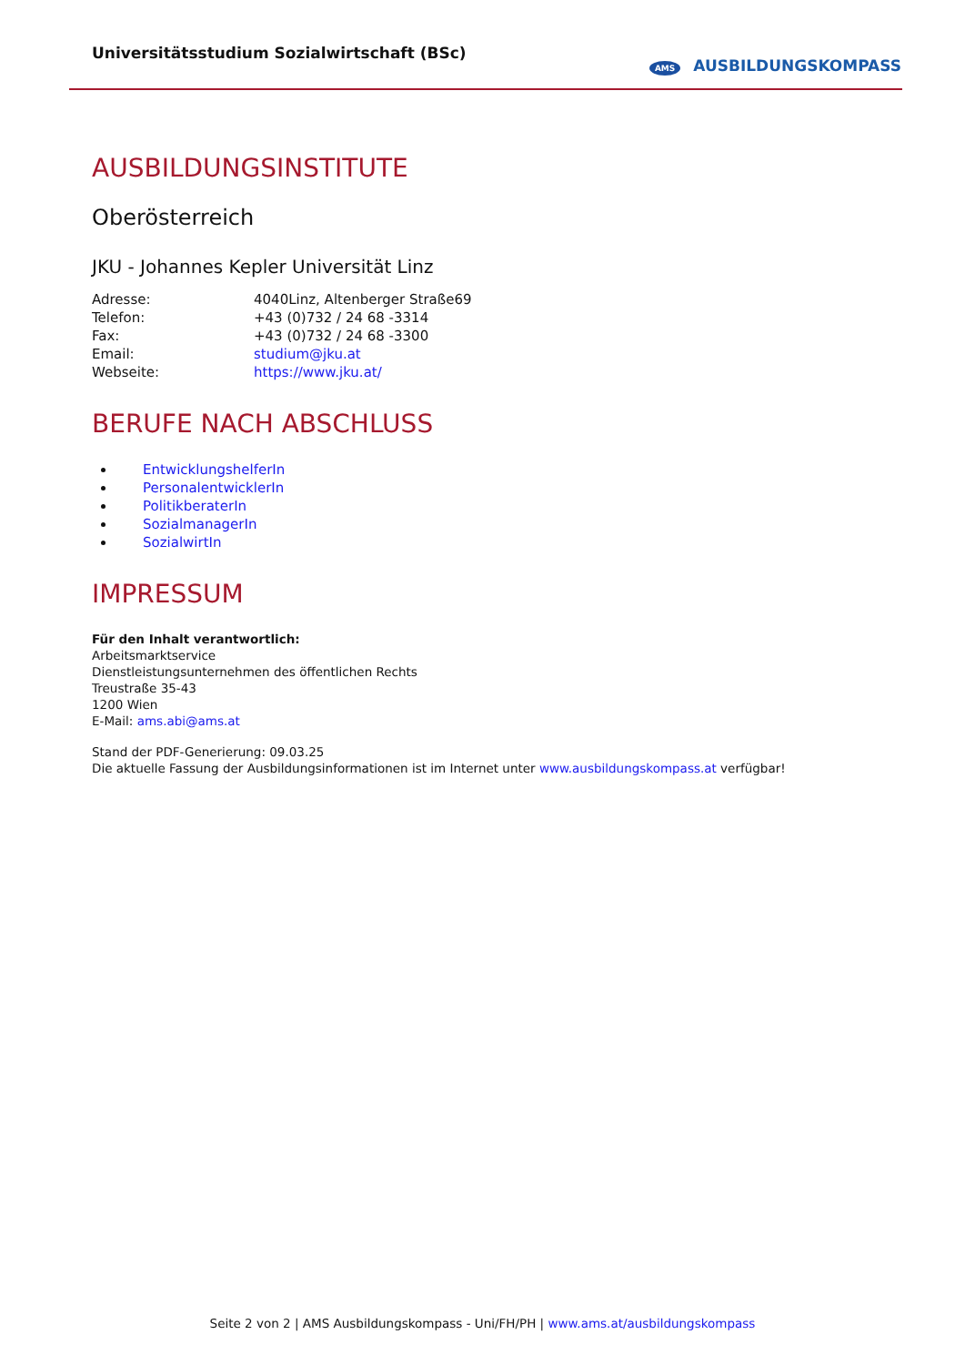Universitätsstudium Sozialwirtschaft (BSc)
AMS AUSBILDUNGSKOMPASS
AUSBILDUNGSINSTITUTE
Oberösterreich
JKU - Johannes Kepler Universität Linz
| Adresse: | 4040Linz, Altenberger Straße69 |
| Telefon: | +43 (0)732 / 24 68 -3314 |
| Fax: | +43 (0)732 / 24 68 -3300 |
| Email: | studium@jku.at |
| Webseite: | https://www.jku.at/ |
BERUFE NACH ABSCHLUSS
EntwicklungshelferIn
PersonalentwicklerIn
PolitikberaterIn
SozialmanagerIn
SozialwirtIn
IMPRESSUM
Für den Inhalt verantwortlich:
Arbeitsmarktservice
Dienstleistungsunternehmen des öffentlichen Rechts
Treustraße 35-43
1200 Wien
E-Mail: ams.abi@ams.at
Stand der PDF-Generierung: 09.03.25
Die aktuelle Fassung der Ausbildungsinformationen ist im Internet unter www.ausbildungskompass.at verfügbar!
Seite 2 von 2 | AMS Ausbildungskompass - Uni/FH/PH | www.ams.at/ausbildungskompass